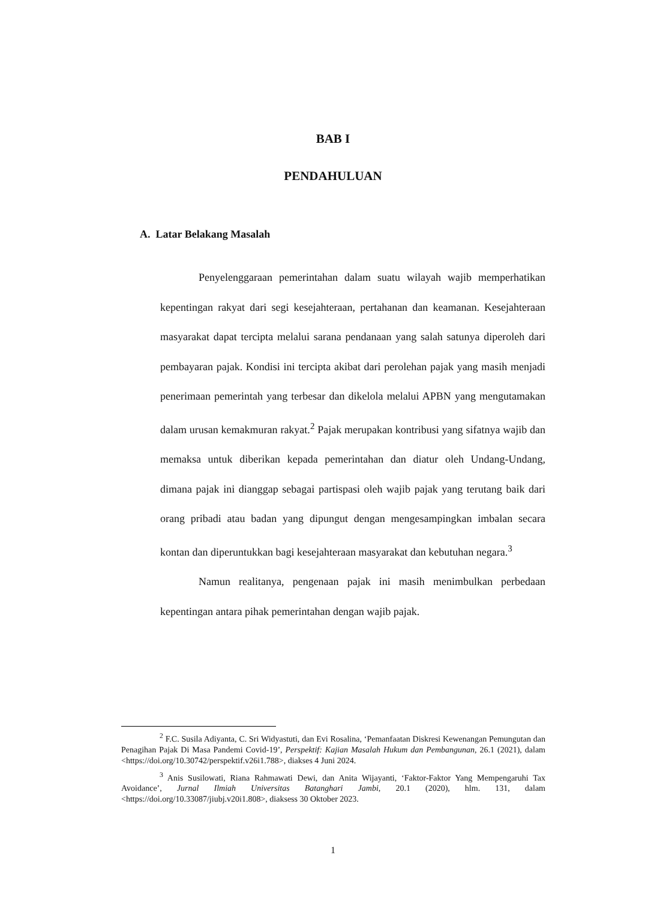BAB I
PENDAHULUAN
A. Latar Belakang Masalah
Penyelenggaraan pemerintahan dalam suatu wilayah wajib memperhatikan kepentingan rakyat dari segi kesejahteraan, pertahanan dan keamanan. Kesejahteraan masyarakat dapat tercipta melalui sarana pendanaan yang salah satunya diperoleh dari pembayaran pajak. Kondisi ini tercipta akibat dari perolehan pajak yang masih menjadi penerimaan pemerintah yang terbesar dan dikelola melalui APBN yang mengutamakan dalam urusan kemakmuran rakyat.<sup>2</sup> Pajak merupakan kontribusi yang sifatnya wajib dan memaksa untuk diberikan kepada pemerintahan dan diatur oleh Undang-Undang, dimana pajak ini dianggap sebagai partispasi oleh wajib pajak yang terutang baik dari orang pribadi atau badan yang dipungut dengan mengesampingkan imbalan secara kontan dan diperuntukkan bagi kesejahteraan masyarakat dan kebutuhan negara.<sup>3</sup>
Namun realitanya, pengenaan pajak ini masih menimbulkan perbedaan kepentingan antara pihak pemerintahan dengan wajib pajak.
<sup>2</sup> F.C. Susila Adiyanta, C. Sri Widyastuti, dan Evi Rosalina, ‘Pemanfaatan Diskresi Kewenangan Pemungutan dan Penagihan Pajak Di Masa Pandemi Covid-19’, Perspektif: Kajian Masalah Hukum dan Pembangunan, 26.1 (2021), dalam <https://doi.org/10.30742/perspektif.v26i1.788>, diakses 4 Juni 2024.
<sup>3</sup> Anis Susilowati, Riana Rahmawati Dewi, dan Anita Wijayanti, ‘Faktor-Faktor Yang Mempengaruhi Tax Avoidance’, Jurnal Ilmiah Universitas Batanghari Jambi, 20.1 (2020), hlm. 131, dalam <https://doi.org/10.33087/jiubj.v20i1.808>, diaksess 30 Oktober 2023.
1